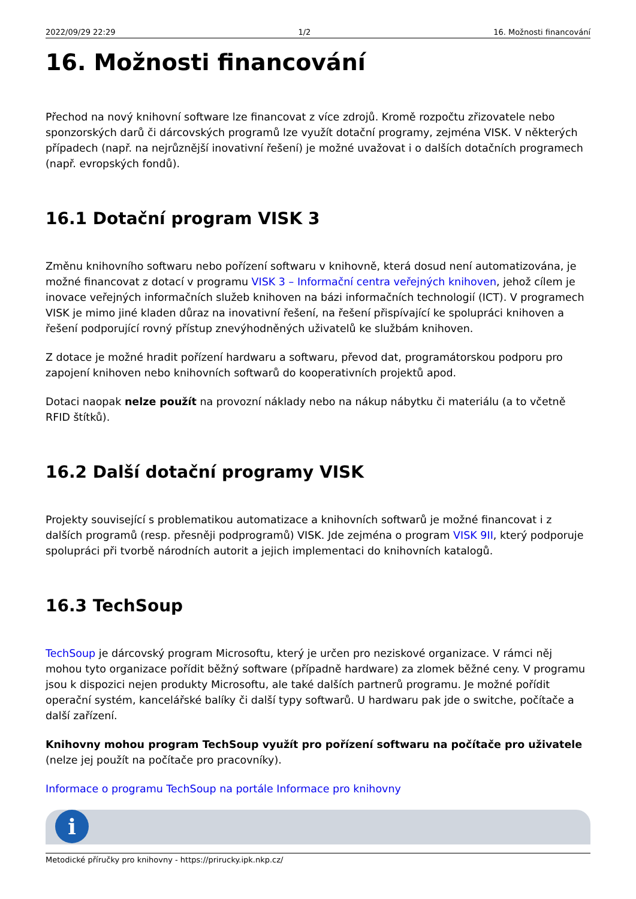2022/09/29 22:29 1/2 16. Možnosti financování
16. Možnosti financování
Přechod na nový knihovní software lze financovat z více zdrojů. Kromě rozpočtu zřizovatele nebo sponzorských darů či dárcovských programů lze využít dotační programy, zejména VISK. V některých případech (např. na nejrůznější inovativní řešení) je možné uvažovat i o dalších dotačních programech (např. evropských fondů).
16.1 Dotační program VISK 3
Změnu knihovního softwaru nebo pořízení softwaru v knihovně, která dosud není automatizována, je možné financovat z dotací v programu VISK 3 – Informační centra veřejných knihoven, jehož cílem je inovace veřejných informačních služeb knihoven na bázi informačních technologií (ICT). V programech VISK je mimo jiné kladen důraz na inovativní řešení, na řešení přispívající ke spolupráci knihoven a řešení podporující rovný přístup znevýhodněných uživatelů ke službám knihoven.
Z dotace je možné hradit pořízení hardwaru a softwaru, převod dat, programátorskou podporu pro zapojení knihoven nebo knihovních softwarů do kooperativních projektů apod.
Dotaci naopak nelze použít na provozní náklady nebo na nákup nábytku či materiálu (a to včetně RFID štítků).
16.2 Další dotační programy VISK
Projekty související s problematikou automatizace a knihovních softwarů je možné financovat i z dalších programů (resp. přesněji podprogramů) VISK. Jde zejména o program VISK 9II, který podporuje spolupráci při tvorbě národních autorit a jejich implementaci do knihovních katalogů.
16.3 TechSoup
TechSoup je dárcovský program Microsoftu, který je určen pro neziskové organizace. V rámci něj mohou tyto organizace pořídit běžný software (případně hardware) za zlomek běžné ceny. V programu jsou k dispozici nejen produkty Microsoftu, ale také dalších partnerů programu. Je možné pořídit operační systém, kancelářské balíky či další typy softwarů. U hardwaru pak jde o switche, počítače a další zařízení.
Knihovny mohou program TechSoup využít pro pořízení softwaru na počítače pro uživatele (nelze jej použít na počítače pro pracovníky).
Informace o programu TechSoup na portále Informace pro knihovny
i
Metodické příručky pro knihovny - https://prirucky.ipk.nkp.cz/